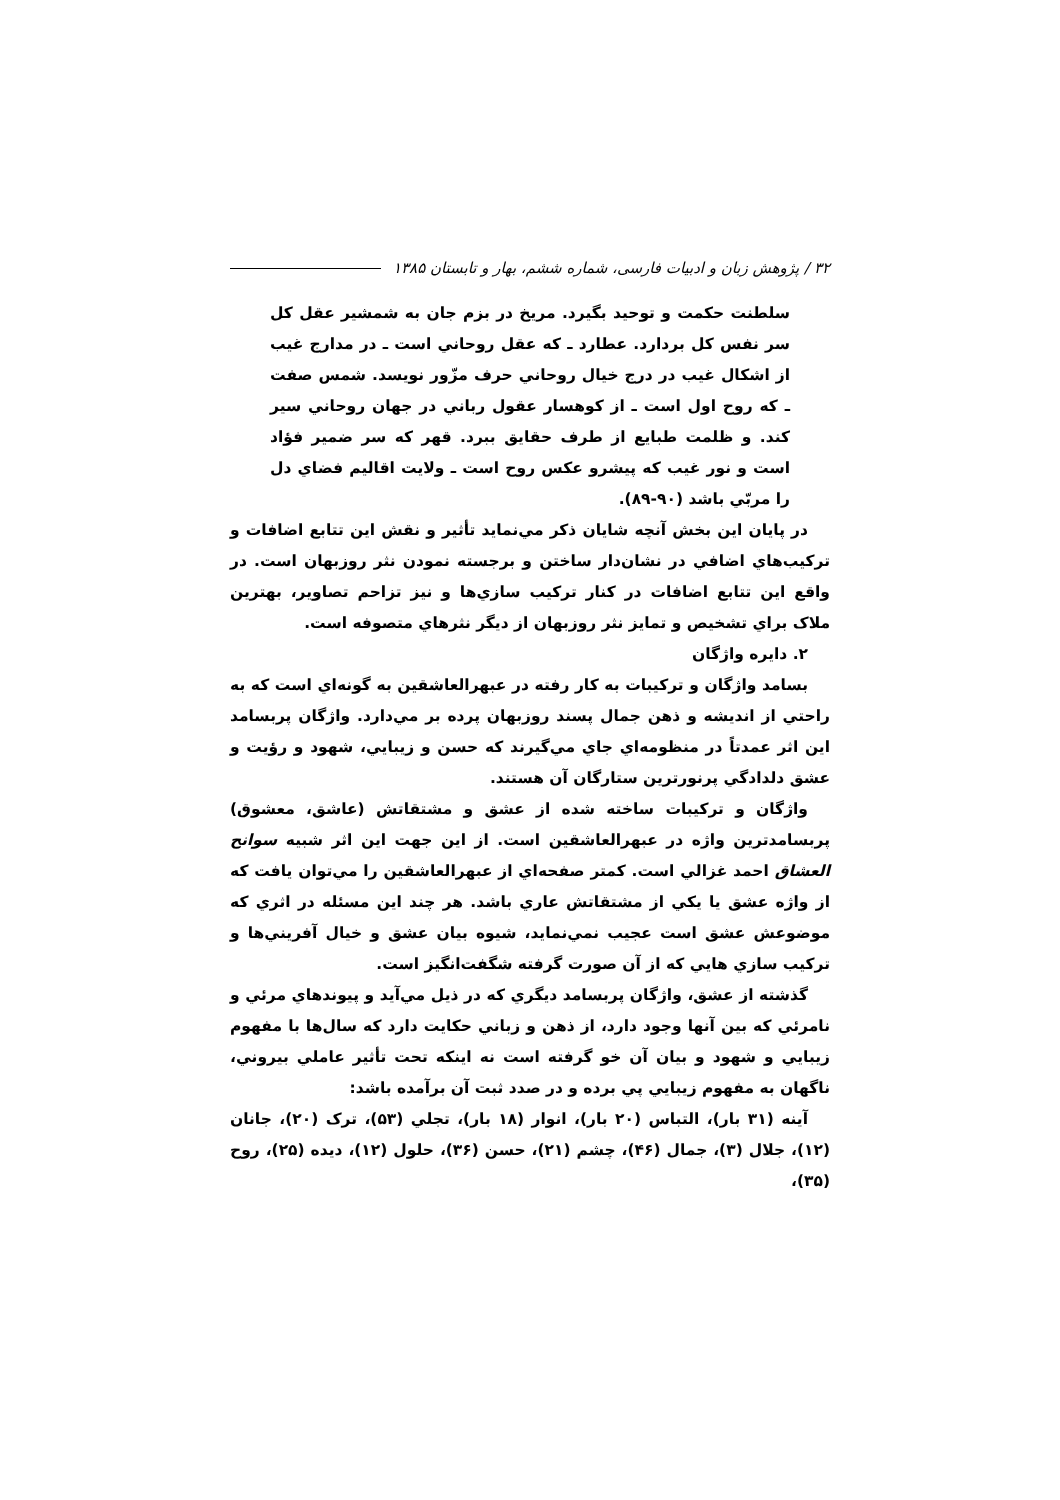۳۲ / پژوهش زبان و ادبیات فارسی، شماره ششم، بهار و تابستان ۱۳۸۵
سلطنت حکمت و توحید بگیرد. مریخ در بزم جان به شمشیر عقل کل سر نفس کل بردارد. عطارد ـ که عقل روحاني است ـ در مدارج غیب از اشکال غیب در درج خیال روحاني حرف مزّور نویسد. شمس صفت ـ که روح اول است ـ از کوهسار عقول رباني در جهان روحاني سیر کند. و ظلمت طبایع از طرف حقایق ببرد. قهر که سر ضمیر فؤاد است و نور غیب که پیشرو عکس روح است ـ ولایت اقالیم فضاي دل را مربّي باشد (۹۰-۸۹).
در پایان این بخش آنچه شایان ذکر مي‌نماید تأثیر و نقش این تتابع اضافات و ترکیب‌هاي اضافي در نشان‌دار ساختن و برجسته نمودن نثر روزبهان است. در واقع این تتابع اضافات در کنار ترکیب سازي‌ها و نیز تزاحم تصاویر، بهترین ملاک براي تشخیص و تمایز نثر روزبهان از دیگر نثرهاي متصوفه است.
۲. دایره واژگان
بسامد واژگان و ترکیبات به کار رفته در عبهرالعاشقین به گونه‌اي است که به راحتي از اندیشه و ذهن جمال پسند روزبهان پرده بر مي‌دارد. واژگان پربسامد این اثر عمدتاً در منظومه‌اي جاي مي‌گیرند که حسن و زیبایي، شهود و رؤیت و عشق دلدادگي پرنورترین ستارگان آن هستند.
واژگان و ترکیبات ساخته شده از عشق و مشتقاتش (عاشق، معشوق) پربسامدترین واژه در عبهرالعاشقین است. از این جهت این اثر شبیه سوانح العشاق احمد غزالي است. کمتر صفحه‌اي از عبهرالعاشقین را مي‌توان یافت که از واژه عشق یا یکي از مشتقاتش عاري باشد. هر چند این مسئله در اثري که موضوعش عشق است عجیب نمي‌نماید، شیوه بیان عشق و خیال آفریني‌ها و ترکیب سازي هایي که از آن صورت گرفته شگفت‌انگیز است.
گذشته از عشق، واژگان پربسامد دیگري که در ذیل مي‌آید و پیوندهاي مرئي و نامرئي که بین آنها وجود دارد، از ذهن و زباني حکایت دارد که سال‌ها با مفهوم زیبایي و شهود و بیان آن خو گرفته است نه اینکه تحت تأثیر عاملي بیروني، ناگهان به مفهوم زیبایي پي برده و در صدد ثبت آن برآمده باشد:
آینه (۳۱ بار)، التباس (۲۰ بار)، انوار (۱۸ بار)، تجلي (۵۳)، ترک (۲۰)، جانان (۱۲)، جلال (۳)، جمال (۴۶)، چشم (۲۱)، حسن (۳۶)، حلول (۱۲)، دیده (۲۵)، روح (۳۵)،